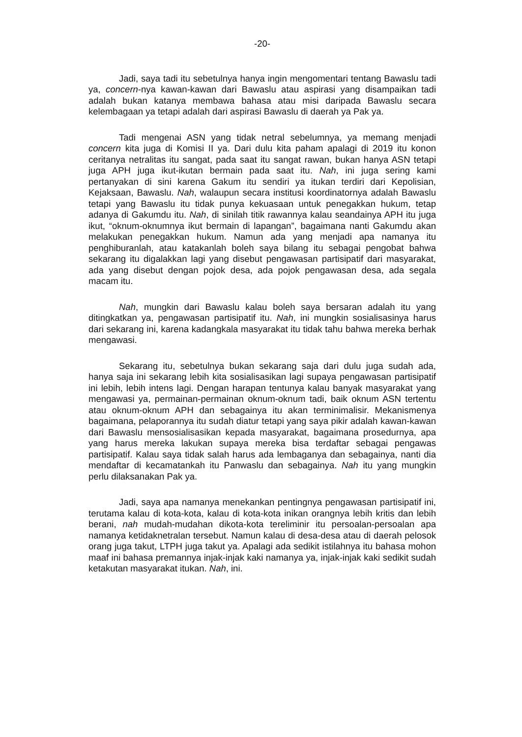-20-
Jadi, saya tadi itu sebetulnya hanya ingin mengomentari tentang Bawaslu tadi ya, concern-nya kawan-kawan dari Bawaslu atau aspirasi yang disampaikan tadi adalah bukan katanya membawa bahasa atau misi daripada Bawaslu secara kelembagaan ya tetapi adalah dari aspirasi Bawaslu di daerah ya Pak ya.
Tadi mengenai ASN yang tidak netral sebelumnya, ya memang menjadi concern kita juga di Komisi II ya. Dari dulu kita paham apalagi di 2019 itu konon ceritanya netralitas itu sangat, pada saat itu sangat rawan, bukan hanya ASN tetapi juga APH juga ikut-ikutan bermain pada saat itu. Nah, ini juga sering kami pertanyakan di sini karena Gakum itu sendiri ya itukan terdiri dari Kepolisian, Kejaksaan, Bawaslu. Nah, walaupun secara institusi koordinatornya adalah Bawaslu tetapi yang Bawaslu itu tidak punya kekuasaan untuk penegakkan hukum, tetap adanya di Gakumdu itu. Nah, di sinilah titik rawannya kalau seandainya APH itu juga ikut, “oknum-oknumnya ikut bermain di lapangan”, bagaimana nanti Gakumdu akan melakukan penegakkan hukum. Namun ada yang menjadi apa namanya itu penghiburanlah, atau katakanlah boleh saya bilang itu sebagai pengobat bahwa sekarang itu digalakkan lagi yang disebut pengawasan partisipatif dari masyarakat, ada yang disebut dengan pojok desa, ada pojok pengawasan desa, ada segala macam itu.
Nah, mungkin dari Bawaslu kalau boleh saya bersaran adalah itu yang ditingkatkan ya, pengawasan partisipatif itu. Nah, ini mungkin sosialisasinya harus dari sekarang ini, karena kadangkala masyarakat itu tidak tahu bahwa mereka berhak mengawasi.
Sekarang itu, sebetulnya bukan sekarang saja dari dulu juga sudah ada, hanya saja ini sekarang lebih kita sosialisasikan lagi supaya pengawasan partisipatif ini lebih, lebih intens lagi. Dengan harapan tentunya kalau banyak masyarakat yang mengawasi ya, permainan-permainan oknum-oknum tadi, baik oknum ASN tertentu atau oknum-oknum APH dan sebagainya itu akan terminimalisir. Mekanismenya bagaimana, pelaporannya itu sudah diatur tetapi yang saya pikir adalah kawan-kawan dari Bawaslu mensosialisasikan kepada masyarakat, bagaimana prosedurnya, apa yang harus mereka lakukan supaya mereka bisa terdaftar sebagai pengawas partisipatif. Kalau saya tidak salah harus ada lembaganya dan sebagainya, nanti dia mendaftar di kecamatankah itu Panwaslu dan sebagainya. Nah itu yang mungkin perlu dilaksanakan Pak ya.
Jadi, saya apa namanya menekankan pentingnya pengawasan partisipatif ini, terutama kalau di kota-kota, kalau di kota-kota inikan orangnya lebih kritis dan lebih berani, nah mudah-mudahan dikota-kota tereliminir itu persoalan-persoalan apa namanya ketidaknetralan tersebut. Namun kalau di desa-desa atau di daerah pelosok orang juga takut, LTPH juga takut ya. Apalagi ada sedikit istilahnya itu bahasa mohon maaf ini bahasa premannya injak-injak kaki namanya ya, injak-injak kaki sedikit sudah ketakutan masyarakat itukan. Nah, ini.